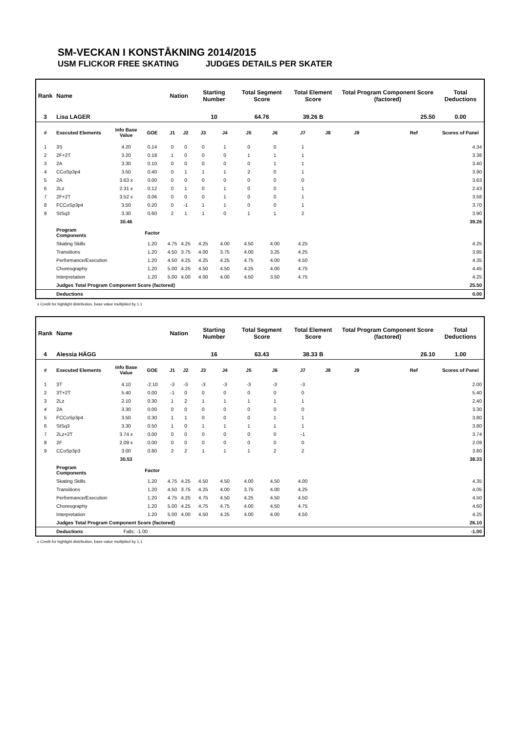SM-VECKAN I KONSTÅKNING 2014/2015
USM FLICKOR FREE SKATING JUDGES DETAILS PER SKATER
| Rank | Name | | | | Nation | | Starting Number | | Total Segment Score | | Total Element Score | | Total Program Component Score (factored) | | | Total Deductions |
| --- | --- | --- | --- | --- | --- | --- | --- | --- | --- | --- | --- | --- | --- | --- | --- | --- |
| 3 | Lisa LAGER | | | | | | 10 | | 64.76 | | 39.26 B | | 25.50 | | | 0.00 |
| # | Executed Elements | Info Base Value | GOE | | J1 | J2 | J3 | J4 | J5 | J6 | J7 | J8 | J9 | | Ref | Scores of Panel |
| 1 | 3S | 4.20 | 0.14 | | 0 | 0 | 0 | 1 | 0 | 0 | 1 | | | | | 4.34 |
| 2 | 2F+2T | 3.20 | 0.18 | | 1 | 0 | 0 | 0 | 1 | 1 | 1 | | | | | 3.38 |
| 3 | 2A | 3.30 | 0.10 | | 0 | 0 | 0 | 0 | 0 | 1 | 1 | | | | | 3.40 |
| 4 | CCoSp3p4 | 3.50 | 0.40 | | 0 | 1 | 1 | 1 | 2 | 0 | 1 | | | | | 3.90 |
| 5 | 2A | 3.63 x | 0.00 | | 0 | 0 | 0 | 0 | 0 | 0 | 0 | | | | | 3.63 |
| 6 | 2Lz | 2.31 x | 0.12 | | 0 | 1 | 0 | 1 | 0 | 0 | 1 | | | | | 2.43 |
| 7 | 2F+2T | 3.52 x | 0.06 | | 0 | 0 | 0 | 1 | 0 | 0 | 1 | | | | | 3.58 |
| 8 | FCCoSp3p4 | 3.50 | 0.20 | | 0 | -1 | 1 | 1 | 0 | 0 | 1 | | | | | 3.70 |
| 9 | StSq3 | 3.30 | 0.60 | | 2 | 1 | 1 | 0 | 1 | 1 | 2 | | | | | 3.90 |
| | | 30.46 | | | | | | | | | | | | | | 39.26 |
| | Program Components | | Factor | | | | | | | | | | | | | |
| | Skating Skills | | 1.20 | | 4.75 | 4.25 | 4.25 | 4.00 | 4.50 | 4.00 | 4.25 | | | | | 4.25 |
| | Transitions | | 1.20 | | 4.50 | 3.75 | 4.00 | 3.75 | 4.00 | 3.25 | 4.25 | | | | | 3.95 |
| | Performance/Execution | | 1.20 | | 4.50 | 4.25 | 4.25 | 4.25 | 4.75 | 4.00 | 4.50 | | | | | 4.35 |
| | Choreography | | 1.20 | | 5.00 | 4.25 | 4.50 | 4.50 | 4.25 | 4.00 | 4.75 | | | | | 4.45 |
| | Interpretation | | 1.20 | | 5.00 | 4.00 | 4.00 | 4.00 | 4.50 | 3.50 | 4.75 | | | | | 4.25 |
| | Judges Total Program Component Score (factored) | | | | | | | | | | | | | | | 25.50 |
| | Deductions | | | | | | | | | | | | | | | 0.00 |
x Credit for highlight distribution, base value multiplied by 1.1
| Rank | Name | | | | Nation | | Starting Number | | Total Segment Score | | Total Element Score | | Total Program Component Score (factored) | | | Total Deductions |
| --- | --- | --- | --- | --- | --- | --- | --- | --- | --- | --- | --- | --- | --- | --- | --- | --- |
| 4 | Alessia HÄGG | | | | | | 16 | | 63.43 | | 38.33 B | | 26.10 | | | 1.00 |
| # | Executed Elements | Info Base Value | GOE | | J1 | J2 | J3 | J4 | J5 | J6 | J7 | J8 | J9 | | Ref | Scores of Panel |
| 1 | 3T | 4.10 | -2.10 | | -3 | -3 | -3 | -3 | -3 | -3 | -3 | | | | | 2.00 |
| 2 | 3T+2T | 5.40 | 0.00 | | -1 | 0 | 0 | 0 | 0 | 0 | 0 | | | | | 5.40 |
| 3 | 2Lz | 2.10 | 0.30 | | 1 | 2 | 1 | 1 | 1 | 1 | 1 | | | | | 2.40 |
| 4 | 2A | 3.30 | 0.00 | | 0 | 0 | 0 | 0 | 0 | 0 | 0 | | | | | 3.30 |
| 5 | FCCoSp3p4 | 3.50 | 0.30 | | 1 | 1 | 0 | 0 | 0 | 1 | 1 | | | | | 3.80 |
| 6 | StSq3 | 3.30 | 0.50 | | 1 | 0 | 1 | 1 | 1 | 1 | 1 | | | | | 3.80 |
| 7 | 2Lz+2T | 3.74 x | 0.00 | | 0 | 0 | 0 | 0 | 0 | 0 | -1 | | | | | 3.74 |
| 8 | 2F | 2.09 x | 0.00 | | 0 | 0 | 0 | 0 | 0 | 0 | 0 | | | | | 2.09 |
| 9 | CCoSp3p3 | 3.00 | 0.80 | | 2 | 2 | 1 | 1 | 1 | 2 | 2 | | | | | 3.80 |
| | | 30.53 | | | | | | | | | | | | | | 38.33 |
| | Program Components | | Factor | | | | | | | | | | | | | |
| | Skating Skills | | 1.20 | | 4.75 | 4.25 | 4.50 | 4.50 | 4.00 | 4.50 | 4.00 | | | | | 4.35 |
| | Transitions | | 1.20 | | 4.50 | 3.75 | 4.25 | 4.00 | 3.75 | 4.00 | 4.25 | | | | | 4.05 |
| | Performance/Execution | | 1.20 | | 4.75 | 4.25 | 4.75 | 4.50 | 4.25 | 4.50 | 4.50 | | | | | 4.50 |
| | Choreography | | 1.20 | | 5.00 | 4.25 | 4.75 | 4.75 | 4.00 | 4.50 | 4.75 | | | | | 4.60 |
| | Interpretation | | 1.20 | | 5.00 | 4.00 | 4.50 | 4.25 | 4.00 | 4.00 | 4.50 | | | | | 4.25 |
| | Judges Total Program Component Score (factored) | | | | | | | | | | | | | | | 26.10 |
| | Deductions | Falls: -1.00 | | | | | | | | | | | | | | -1.00 |
x Credit for highlight distribution, base value multiplied by 1.1